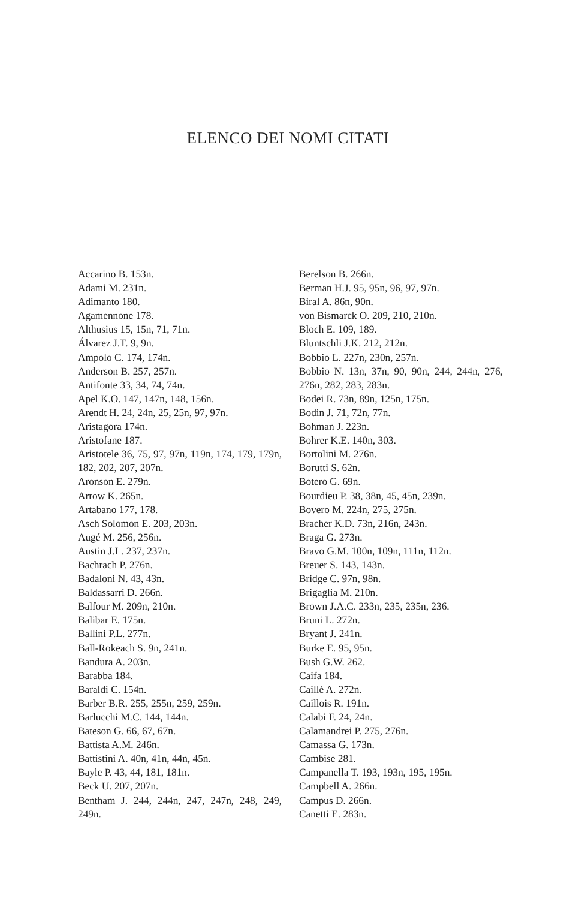ELENCO DEI NOMI CITATI
Accarino B. 153n.
Adami M. 231n.
Adimanto 180.
Agamennone 178.
Althusius 15, 15n, 71, 71n.
Álvarez J.T. 9, 9n.
Ampolo C. 174, 174n.
Anderson B. 257, 257n.
Antifonte 33, 34, 74, 74n.
Apel K.O. 147, 147n, 148, 156n.
Arendt H. 24, 24n, 25, 25n, 97, 97n.
Aristagora 174n.
Aristofane 187.
Aristotele 36, 75, 97, 97n, 119n, 174, 179, 179n, 182, 202, 207, 207n.
Aronson E. 279n.
Arrow K. 265n.
Artabano 177, 178.
Asch Solomon E. 203, 203n.
Augé M. 256, 256n.
Austin J.L. 237, 237n.
Bachrach P. 276n.
Badaloni N. 43, 43n.
Baldassarri D. 266n.
Balfour M. 209n, 210n.
Balibar E. 175n.
Ballini P.L. 277n.
Ball-Rokeach S. 9n, 241n.
Bandura A. 203n.
Barabba 184.
Baraldi C. 154n.
Barber B.R. 255, 255n, 259, 259n.
Barlucchi M.C. 144, 144n.
Bateson G. 66, 67, 67n.
Battista A.M. 246n.
Battistini A. 40n, 41n, 44n, 45n.
Bayle P. 43, 44, 181, 181n.
Beck U. 207, 207n.
Bentham J. 244, 244n, 247, 247n, 248, 249, 249n.
Berelson B. 266n.
Berman H.J. 95, 95n, 96, 97, 97n.
Biral A. 86n, 90n.
von Bismarck O. 209, 210, 210n.
Bloch E. 109, 189.
Bluntschli J.K. 212, 212n.
Bobbio L. 227n, 230n, 257n.
Bobbio N. 13n, 37n, 90, 90n, 244, 244n, 276, 276n, 282, 283, 283n.
Bodei R. 73n, 89n, 125n, 175n.
Bodin J. 71, 72n, 77n.
Bohman J. 223n.
Bohrer K.E. 140n, 303.
Bortolini M. 276n.
Borutti S. 62n.
Botero G. 69n.
Bourdieu P. 38, 38n, 45, 45n, 239n.
Bovero M. 224n, 275, 275n.
Bracher K.D. 73n, 216n, 243n.
Braga G. 273n.
Bravo G.M. 100n, 109n, 111n, 112n.
Breuer S. 143, 143n.
Bridge C. 97n, 98n.
Brigaglia M. 210n.
Brown J.A.C. 233n, 235, 235n, 236.
Bruni L. 272n.
Bryant J. 241n.
Burke E. 95, 95n.
Bush G.W. 262.
Caifa 184.
Caillé A. 272n.
Caillois R. 191n.
Calabi F. 24, 24n.
Calamandrei P. 275, 276n.
Camassa G. 173n.
Cambise 281.
Campanella T. 193, 193n, 195, 195n.
Campbell A. 266n.
Campus D. 266n.
Canetti E. 283n.